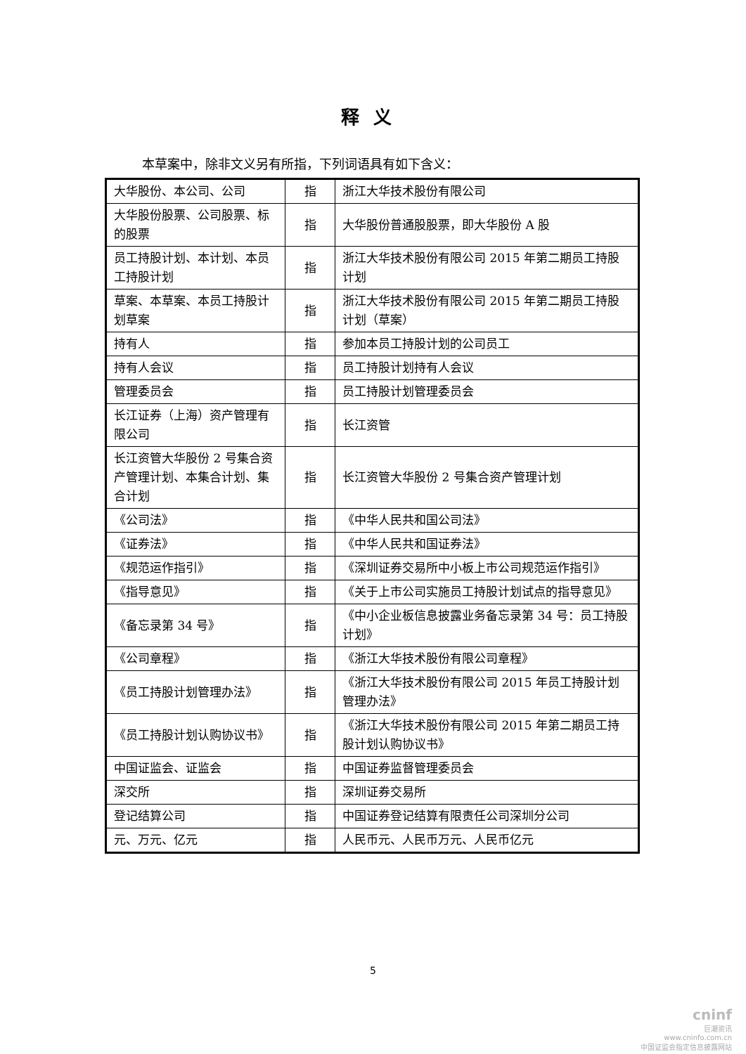释义
本草案中，除非文义另有所指，下列词语具有如下含义：
| 大华股份、本公司、公司 | 指 | 浙江大华技术股份有限公司 |
| 大华股份股票、公司股票、标的股票 | 指 | 大华股份普通股股票，即大华股份 A 股 |
| 员工持股计划、本计划、本员工持股计划 | 指 | 浙江大华技术股份有限公司 2015 年第二期员工持股计划 |
| 草案、本草案、本员工持股计划草案 | 指 | 浙江大华技术股份有限公司 2015 年第二期员工持股计划（草案） |
| 持有人 | 指 | 参加本员工持股计划的公司员工 |
| 持有人会议 | 指 | 员工持股计划持有人会议 |
| 管理委员会 | 指 | 员工持股计划管理委员会 |
| 长江证券（上海）资产管理有限公司 | 指 | 长江资管 |
| 长江资管大华股份 2 号集合资产管理计划、本集合计划、集合计划 | 指 | 长江资管大华股份 2 号集合资产管理计划 |
| 《公司法》 | 指 | 《中华人民共和国公司法》 |
| 《证券法》 | 指 | 《中华人民共和国证券法》 |
| 《规范运作指引》 | 指 | 《深圳证券交易所中小板上市公司规范运作指引》 |
| 《指导意见》 | 指 | 《关于上市公司实施员工持股计划试点的指导意见》 |
| 《备忘录第 34 号》 | 指 | 《中小企业板信息披露业务备忘录第 34 号：员工持股计划》 |
| 《公司章程》 | 指 | 《浙江大华技术股份有限公司章程》 |
| 《员工持股计划管理办法》 | 指 | 《浙江大华技术股份有限公司 2015 年员工持股计划管理办法》 |
| 《员工持股计划认购协议书》 | 指 | 《浙江大华技术股份有限公司 2015 年第二期员工持股计划认购协议书》 |
| 中国证监会、证监会 | 指 | 中国证券监督管理委员会 |
| 深交所 | 指 | 深圳证券交易所 |
| 登记结算公司 | 指 | 中国证券登记结算有限责任公司深圳分公司 |
| 元、万元、亿元 | 指 | 人民币元、人民币万元、人民币亿元 |
5
cninf
巨潮资讯
www.cninfo.com.cn
中国证监会指定信息披露网站